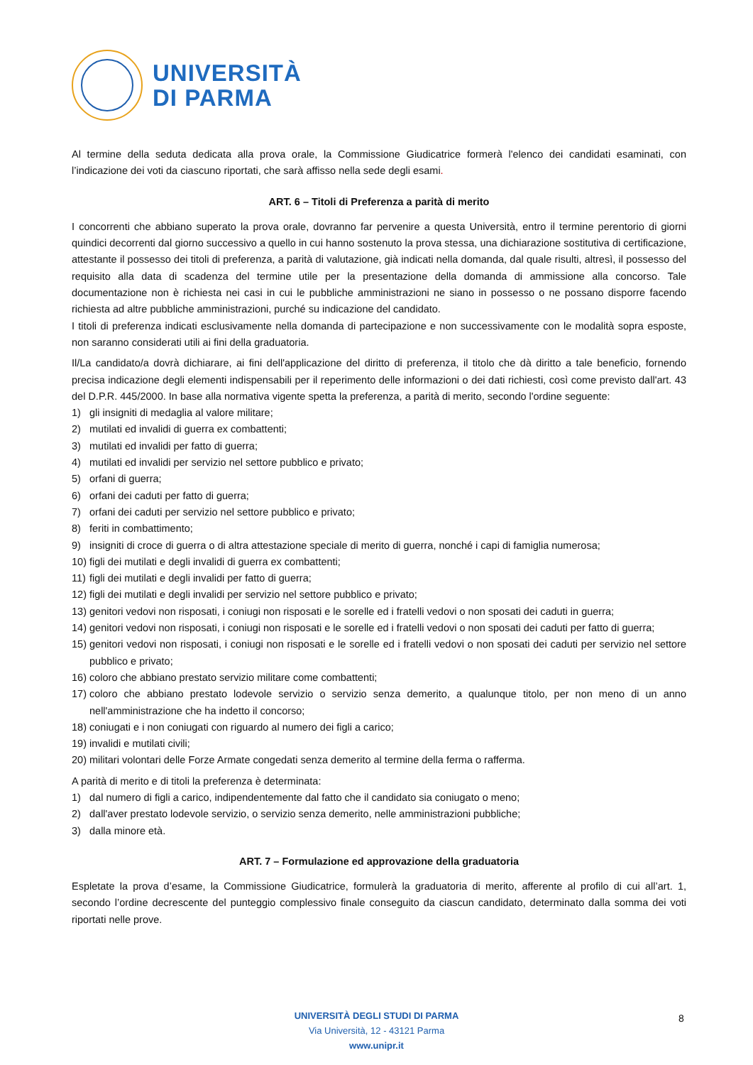UNIVERSITÀ
DI PARMA
Al termine della seduta dedicata alla prova orale, la Commissione Giudicatrice formerà l'elenco dei candidati esaminati, con l’indicazione dei voti da ciascuno riportati, che sarà affisso nella sede degli esami.
ART. 6 – Titoli di Preferenza a parità di merito
I concorrenti che abbiano superato la prova orale, dovranno far pervenire a questa Università, entro il termine perentorio di giorni quindici decorrenti dal giorno successivo a quello in cui hanno sostenuto la prova stessa, una dichiarazione sostitutiva di certificazione, attestante il possesso dei titoli di preferenza, a parità di valutazione, già indicati nella domanda, dal quale risulti, altresì, il possesso del requisito alla data di scadenza del termine utile per la presentazione della domanda di ammissione alla concorso. Tale documentazione non è richiesta nei casi in cui le pubbliche amministrazioni ne siano in possesso o ne possano disporre facendo richiesta ad altre pubbliche amministrazioni, purché su indicazione del candidato.
I titoli di preferenza indicati esclusivamente nella domanda di partecipazione e non successivamente con le modalità sopra esposte, non saranno considerati utili ai fini della graduatoria.
Il/La candidato/a dovrà dichiarare, ai fini dell'applicazione del diritto di preferenza, il titolo che dà diritto a tale beneficio, fornendo precisa indicazione degli elementi indispensabili per il reperimento delle informazioni o dei dati richiesti, così come previsto dall'art. 43 del D.P.R. 445/2000. In base alla normativa vigente spetta la preferenza, a parità di merito, secondo l'ordine seguente:
1) gli insigniti di medaglia al valore militare;
2) mutilati ed invalidi di guerra ex combattenti;
3) mutilati ed invalidi per fatto di guerra;
4) mutilati ed invalidi per servizio nel settore pubblico e privato;
5) orfani di guerra;
6) orfani dei caduti per fatto di guerra;
7) orfani dei caduti per servizio nel settore pubblico e privato;
8) feriti in combattimento;
9) insigniti di croce di guerra o di altra attestazione speciale di merito di guerra, nonché i capi di famiglia numerosa;
10) figli dei mutilati e degli invalidi di guerra ex combattenti;
11) figli dei mutilati e degli invalidi per fatto di guerra;
12) figli dei mutilati e degli invalidi per servizio nel settore pubblico e privato;
13) genitori vedovi non risposati, i coniugi non risposati e le sorelle ed i fratelli vedovi o non sposati dei caduti in guerra;
14) genitori vedovi non risposati, i coniugi non risposati e le sorelle ed i fratelli vedovi o non sposati dei caduti per fatto di guerra;
15) genitori vedovi non risposati, i coniugi non risposati e le sorelle ed i fratelli vedovi o non sposati dei caduti per servizio nel settore pubblico e privato;
16) coloro che abbiano prestato servizio militare come combattenti;
17) coloro che abbiano prestato lodevole servizio o servizio senza demerito, a qualunque titolo, per non meno di un anno nell'amministrazione che ha indetto il concorso;
18) coniugati e i non coniugati con riguardo al numero dei figli a carico;
19) invalidi e mutilati civili;
20) militari volontari delle Forze Armate congedati senza demerito al termine della ferma o rafferma.
A parità di merito e di titoli la preferenza è determinata:
1) dal numero di figli a carico, indipendentemente dal fatto che il candidato sia coniugato o meno;
2) dall'aver prestato lodevole servizio, o servizio senza demerito, nelle amministrazioni pubbliche;
3) dalla minore età.
ART. 7 – Formulazione ed approvazione della graduatoria
Espletate la prova d’esame, la Commissione Giudicatrice, formulerà la graduatoria di merito, afferente al profilo di cui all’art. 1, secondo l’ordine decrescente del punteggio complessivo finale conseguito da ciascun candidato, determinato dalla somma dei voti riportati nelle prove.
UNIVERSITÀ DEGLI STUDI DI PARMA
Via Università, 12 - 43121 Parma
www.unipr.it
8